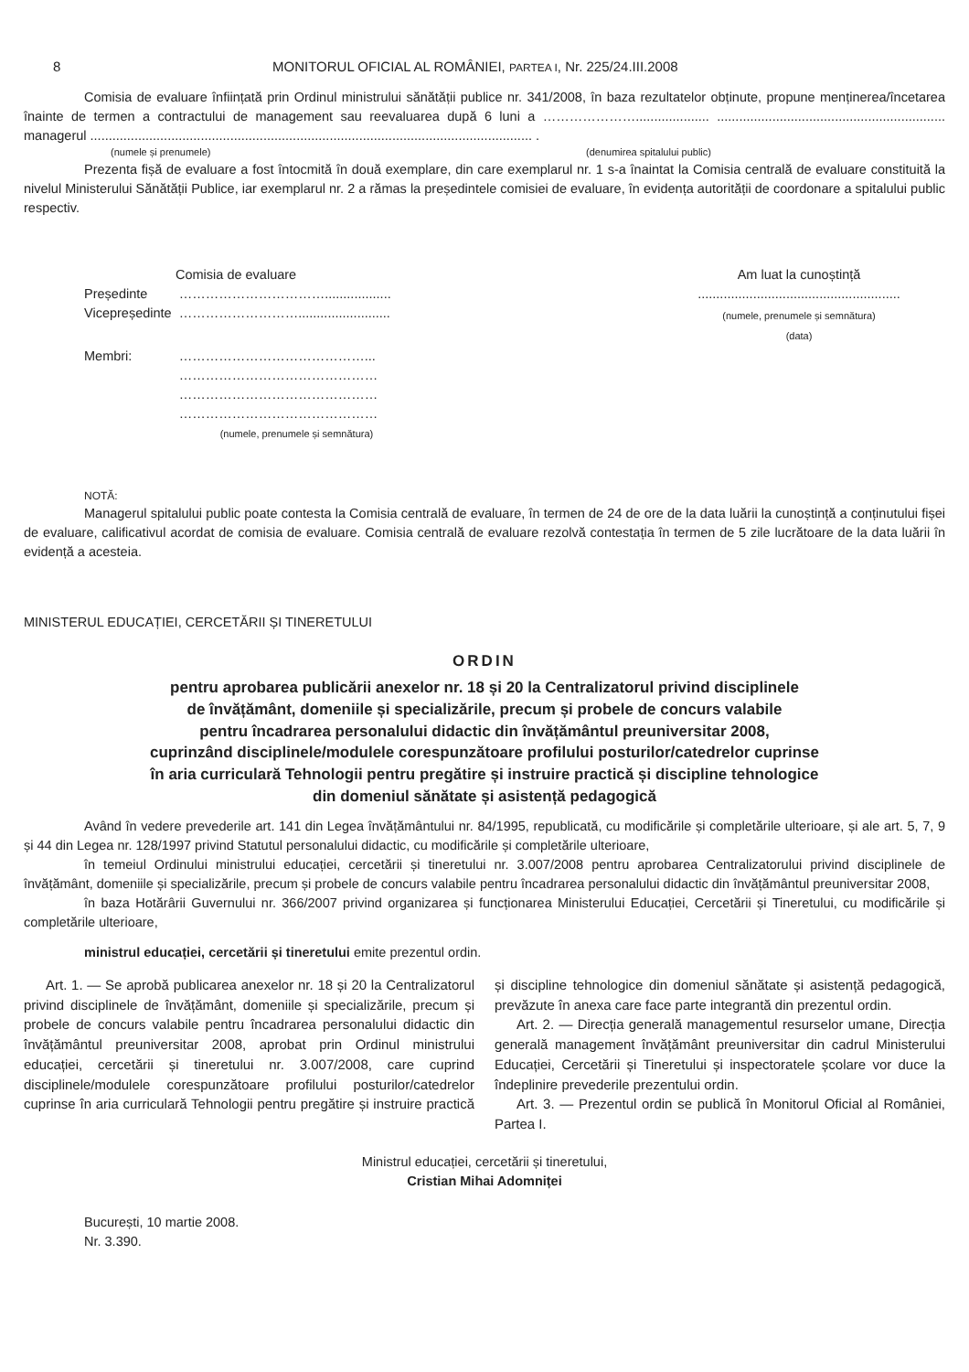8 MONITORUL OFICIAL AL ROMÂNIEI, PARTEA I, Nr. 225/24.III.2008
Comisia de evaluare înființată prin Ordinul ministrului sănătății publice nr. 341/2008, în baza rezultatelor obținute, propune menținerea/încetarea înainte de termen a contractului de management sau reevaluarea după 6 luni a ………………….................... .............................................................. managerul ........................................................................................................................ .
(numele și prenumele) (denumirea spitalului public)
Prezenta fișă de evaluare a fost întocmită în două exemplare, din care exemplarul nr. 1 s-a înaintat la Comisia centrală de evaluare constituită la nivelul Ministerului Sănătății Publice, iar exemplarul nr. 2 a rămas la președintele comisiei de evaluare, în evidența autorității de coordonare a spitalului public respectiv.
Comisia de evaluare
| Președinte | …………………………….................. |
| Vicepreședinte | ………………………......................... |
| Membri: | ……………………………………... ……………………………………… ……………………………………… ……………………………………… (numele, prenumele și semnătura) |
Am luat la cunoștință
.......................................................
(numele, prenumele și semnătura)
(data)
NOTĂ:
Managerul spitalului public poate contesta la Comisia centrală de evaluare, în termen de 24 de ore de la data luării la cunoștință a conținutului fișei de evaluare, calificativul acordat de comisia de evaluare. Comisia centrală de evaluare rezolvă contestația în termen de 5 zile lucrătoare de la data luării în evidență a acesteia.
MINISTERUL EDUCAȚIEI, CERCETĂRII ȘI TINERETULUI
ORDIN
pentru aprobarea publicării anexelor nr. 18 și 20 la Centralizatorul privind disciplinele
de învățământ, domeniile și specializările, precum și probele de concurs valabile
pentru încadrarea personalului didactic din învățământul preuniversitar 2008,
cuprinzând disciplinele/modulele corespunzătoare profilului posturilor/catedrelor cuprinse
în aria curriculară Tehnologii pentru pregătire și instruire practică și discipline tehnologice
din domeniul sănătate și asistență pedagogică
Având în vedere prevederile art. 141 din Legea învățământului nr. 84/1995, republicată, cu modificările și completările ulterioare, și ale art. 5, 7, 9 și 44 din Legea nr. 128/1997 privind Statutul personalului didactic, cu modificările și completările ulterioare,
în temeiul Ordinului ministrului educației, cercetării și tineretului nr. 3.007/2008 pentru aprobarea Centralizatorului privind disciplinele de învățământ, domeniile și specializările, precum și probele de concurs valabile pentru încadrarea personalului didactic din învățământul preuniversitar 2008,
în baza Hotărârii Guvernului nr. 366/2007 privind organizarea și funcționarea Ministerului Educației, Cercetării și Tineretului, cu modificările și completările ulterioare,
ministrul educației, cercetării și tineretului emite prezentul ordin.
Art. 1. — Se aprobă publicarea anexelor nr. 18 și 20 la Centralizatorul privind disciplinele de învățământ, domeniile și specializările, precum și probele de concurs valabile pentru încadrarea personalului didactic din învățământul preuniversitar 2008, aprobat prin Ordinul ministrului educației, cercetării și tineretului nr. 3.007/2008, care cuprind disciplinele/modulele corespunzătoare profilului posturilor/catedrelor cuprinse în aria curriculară Tehnologii pentru pregătire și instruire practică și discipline tehnologice din domeniul sănătate și asistență pedagogică, prevăzute în anexa care face parte integrantă din prezentul ordin.
Art. 2. — Direcția generală managementul resurselor umane, Direcția generală management învățământ preuniversitar din cadrul Ministerului Educației, Cercetării și Tineretului și inspectoratele școlare vor duce la îndeplinire prevederile prezentului ordin.
Art. 3. — Prezentul ordin se publică în Monitorul Oficial al României, Partea I.
Ministrul educației, cercetării și tineretului,
Cristian Mihai Adomniței
București, 10 martie 2008.
Nr. 3.390.